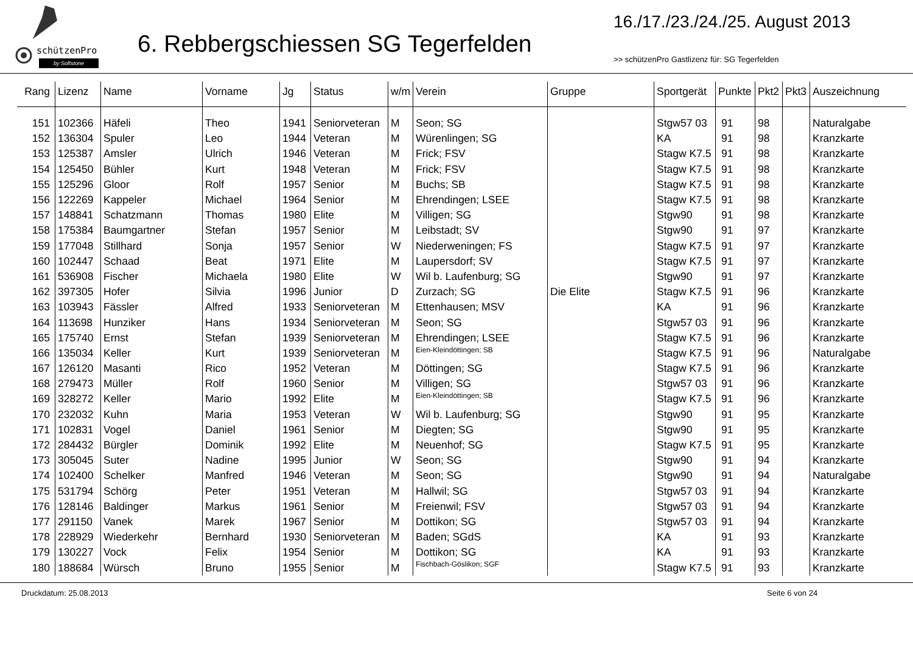schützenPro
by Softstone
6. Rebbergschiessen SG Tegerfelden
16./17./23./24./25. August 2013
>> schützenPro Gastlizenz für: SG Tegerfelden
| Rang | Lizenz | Name | Vorname | Jg | Status | w/m | Verein | Gruppe | Sportgerät | Punkte | Pkt2 | Pkt3 | Auszeichnung |
| --- | --- | --- | --- | --- | --- | --- | --- | --- | --- | --- | --- | --- | --- |
| 151 | 102366 | Häfeli | Theo | 1941 | Seniorveteran | M | Seon; SG | | Stgw57 03 | 91 | 98 | | Naturalgabe |
| 152 | 136304 | Spuler | Leo | 1944 | Veteran | M | Würenlingen; SG | | KA | 91 | 98 | | Kranzkarte |
| 153 | 125387 | Amsler | Ulrich | 1946 | Veteran | M | Frick; FSV | | Stagw K7.5 | 91 | 98 | | Kranzkarte |
| 154 | 125450 | Bühler | Kurt | 1948 | Veteran | M | Frick; FSV | | Stagw K7.5 | 91 | 98 | | Kranzkarte |
| 155 | 125296 | Gloor | Rolf | 1957 | Senior | M | Buchs; SB | | Stagw K7.5 | 91 | 98 | | Kranzkarte |
| 156 | 122269 | Kappeler | Michael | 1964 | Senior | M | Ehrendingen; LSEE | | Stagw K7.5 | 91 | 98 | | Kranzkarte |
| 157 | 148841 | Schatzmann | Thomas | 1980 | Elite | M | Villigen; SG | | Stgw90 | 91 | 98 | | Kranzkarte |
| 158 | 175384 | Baumgartner | Stefan | 1957 | Senior | M | Leibstadt; SV | | Stgw90 | 91 | 97 | | Kranzkarte |
| 159 | 177048 | Stillhard | Sonja | 1957 | Senior | W | Niederweningen; FS | | Stagw K7.5 | 91 | 97 | | Kranzkarte |
| 160 | 102447 | Schaad | Beat | 1971 | Elite | M | Laupersdorf; SV | | Stagw K7.5 | 91 | 97 | | Kranzkarte |
| 161 | 536908 | Fischer | Michaela | 1980 | Elite | W | Wil b. Laufenburg; SG | | Stgw90 | 91 | 97 | | Kranzkarte |
| 162 | 397305 | Hofer | Silvia | 1996 | Junior | D | Zurzach; SG | Die Elite | Stagw K7.5 | 91 | 96 | | Kranzkarte |
| 163 | 103943 | Fässler | Alfred | 1933 | Seniorveteran | M | Ettenhausen; MSV | | KA | 91 | 96 | | Kranzkarte |
| 164 | 113698 | Hunziker | Hans | 1934 | Seniorveteran | M | Seon; SG | | Stgw57 03 | 91 | 96 | | Kranzkarte |
| 165 | 175740 | Ernst | Stefan | 1939 | Seniorveteran | M | Ehrendingen; LSEE | | Stagw K7.5 | 91 | 96 | | Kranzkarte |
| 166 | 135034 | Keller | Kurt | 1939 | Seniorveteran | M | Eien-Kleindöttingen; SB | | Stagw K7.5 | 91 | 96 | | Naturalgabe |
| 167 | 126120 | Masanti | Rico | 1952 | Veteran | M | Döttingen; SG | | Stagw K7.5 | 91 | 96 | | Kranzkarte |
| 168 | 279473 | Müller | Rolf | 1960 | Senior | M | Villigen; SG | | Stgw57 03 | 91 | 96 | | Kranzkarte |
| 169 | 328272 | Keller | Mario | 1992 | Elite | M | Eien-Kleindöttingen; SB | | Stagw K7.5 | 91 | 96 | | Kranzkarte |
| 170 | 232032 | Kuhn | Maria | 1953 | Veteran | W | Wil b. Laufenburg; SG | | Stgw90 | 91 | 95 | | Kranzkarte |
| 171 | 102831 | Vogel | Daniel | 1961 | Senior | M | Diegten; SG | | Stgw90 | 91 | 95 | | Kranzkarte |
| 172 | 284432 | Bürgler | Dominik | 1992 | Elite | M | Neuenhof; SG | | Stagw K7.5 | 91 | 95 | | Kranzkarte |
| 173 | 305045 | Suter | Nadine | 1995 | Junior | W | Seon; SG | | Stgw90 | 91 | 94 | | Kranzkarte |
| 174 | 102400 | Schelker | Manfred | 1946 | Veteran | M | Seon; SG | | Stgw90 | 91 | 94 | | Naturalgabe |
| 175 | 531794 | Schörg | Peter | 1951 | Veteran | M | Hallwil; SG | | Stgw57 03 | 91 | 94 | | Kranzkarte |
| 176 | 128146 | Baldinger | Markus | 1961 | Senior | M | Freienwil; FSV | | Stgw57 03 | 91 | 94 | | Kranzkarte |
| 177 | 291150 | Vanek | Marek | 1967 | Senior | M | Dottikon; SG | | Stgw57 03 | 91 | 94 | | Kranzkarte |
| 178 | 228929 | Wiederkehr | Bernhard | 1930 | Seniorveteran | M | Baden; SGdS | | KA | 91 | 93 | | Kranzkarte |
| 179 | 130227 | Vock | Felix | 1954 | Senior | M | Dottikon; SG | | KA | 91 | 93 | | Kranzkarte |
| 180 | 188684 | Würsch | Bruno | 1955 | Senior | M | Fischbach-Göslikon; SGF | | Stagw K7.5 | 91 | 93 | | Kranzkarte |
Druckdatum: 25.08.2013 Seite 6 von 24